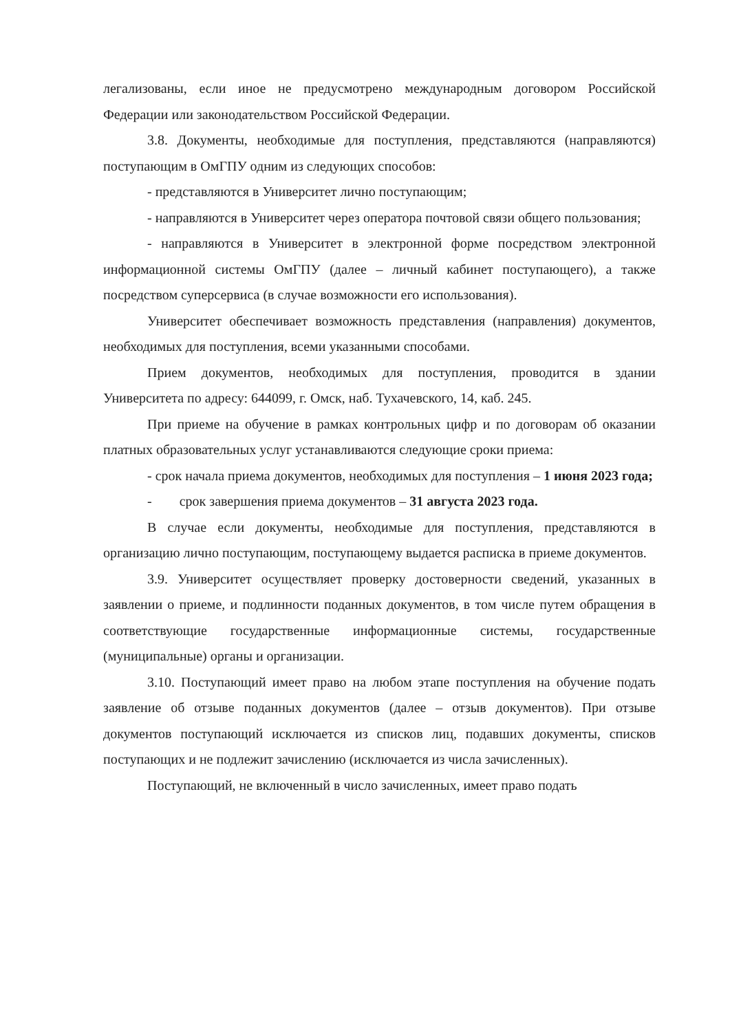легализованы, если иное не предусмотрено международным договором Российской Федерации или законодательством Российской Федерации.
3.8. Документы, необходимые для поступления, представляются (направляются) поступающим в ОмГПУ одним из следующих способов:
- представляются в Университет лично поступающим;
- направляются в Университет через оператора почтовой связи общего пользования;
- направляются в Университет в электронной форме посредством электронной информационной системы ОмГПУ (далее – личный кабинет поступающего), а также посредством суперсервиса (в случае возможности его использования).
Университет обеспечивает возможность представления (направления) документов, необходимых для поступления, всеми указанными способами.
Прием документов, необходимых для поступления, проводится в здании Университета по адресу: 644099, г. Омск, наб. Тухачевского, 14, каб. 245.
При приеме на обучение в рамках контрольных цифр и по договорам об оказании платных образовательных услуг устанавливаются следующие сроки приема:
- срок начала приема документов, необходимых для поступления – 1 июня 2023 года;
- срок завершения приема документов – 31 августа 2023 года.
В случае если документы, необходимые для поступления, представляются в организацию лично поступающим, поступающему выдается расписка в приеме документов.
3.9. Университет осуществляет проверку достоверности сведений, указанных в заявлении о приеме, и подлинности поданных документов, в том числе путем обращения в соответствующие государственные информационные системы, государственные (муниципальные) органы и организации.
3.10. Поступающий имеет право на любом этапе поступления на обучение подать заявление об отзыве поданных документов (далее – отзыв документов). При отзыве документов поступающий исключается из списков лиц, подавших документы, списков поступающих и не подлежит зачислению (исключается из числа зачисленных).
Поступающий, не включенный в число зачисленных, имеет право подать